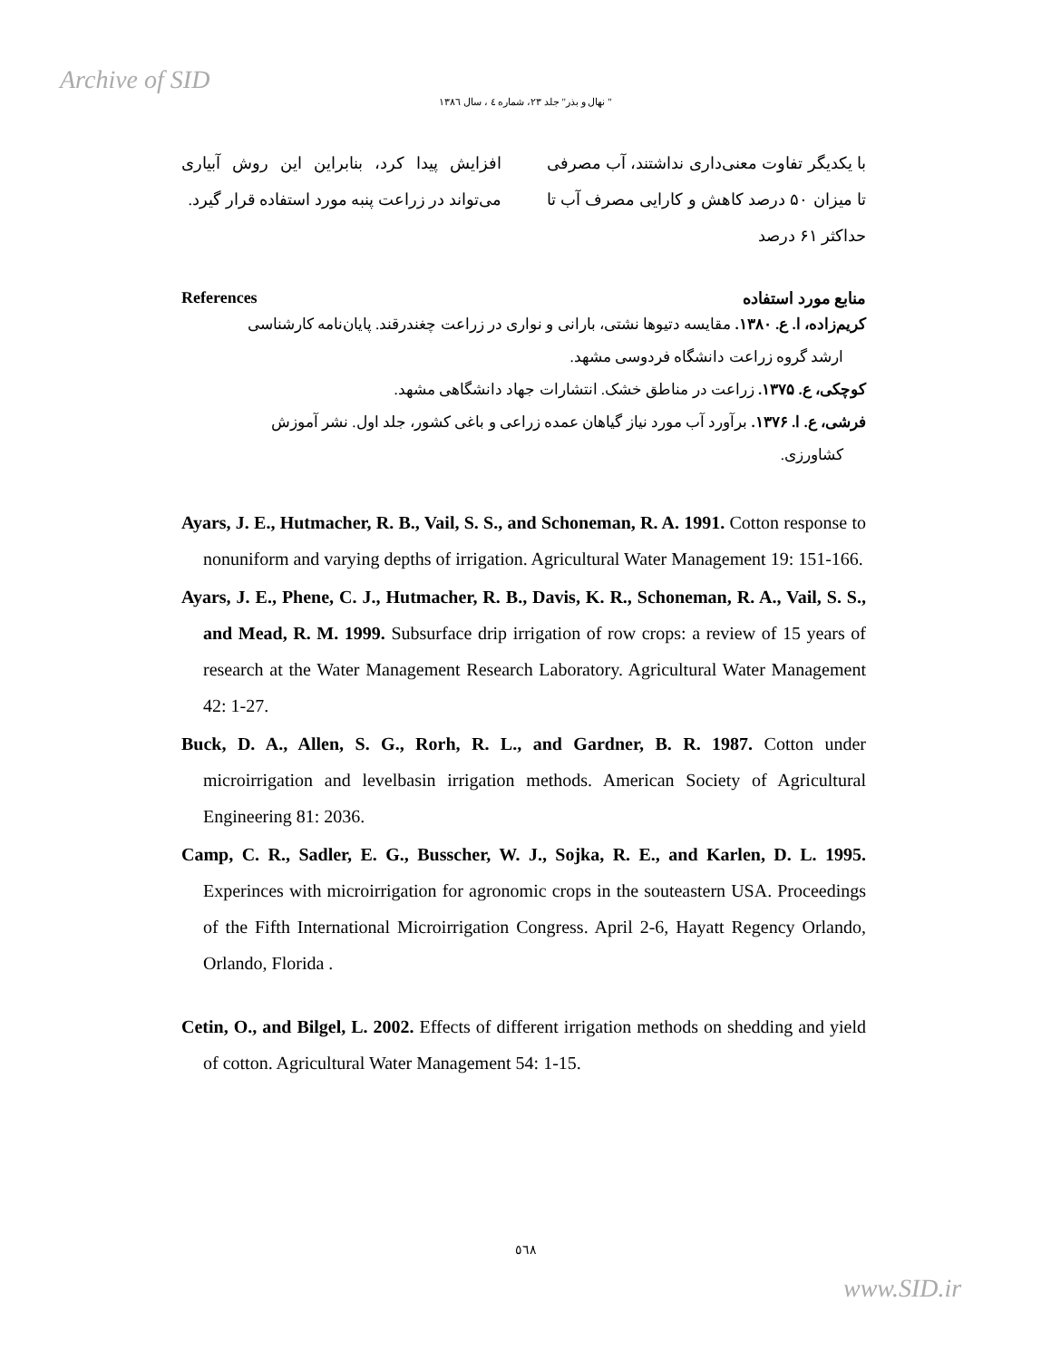Archive of SID
" نهال و بذر" جلد ۲۳، شماره ٤ ، سال ۱۳۸٦
با یکدیگر تفاوت معنی‌داری نداشتند، آب مصرفی تا میزان ۵۰ درصد کاهش و کارایی مصرف آب تا حداکثر ۶۱ درصد
افزایش پیدا کرد، بنابراین این روش آبیاری می‌تواند در زراعت پنبه مورد استفاده قرار گیرد.
References منابع مورد استفاده
کریم‌زاده، ا. ع. ۱۳۸۰. مقایسه دتیوها نشتی، بارانی و نواری در زراعت چغندرقند. پایان‌نامه کارشناسی
ارشد گروه زراعت دانشگاه فردوسی مشهد.
کوچکی، ع. ۱۳۷۵. زراعت در مناطق خشک. انتشارات جهاد دانشگاهی مشهد.
فرشی، ع. ا. ۱۳۷۶. برآورد آب مورد نیاز گیاهان عمده زراعی و باغی کشور، جلد اول. نشر آموزش
کشاورزی.
Ayars, J. E., Hutmacher, R. B., Vail, S. S., and Schoneman, R. A. 1991. Cotton response to nonuniform and varying depths of irrigation. Agricultural Water Management 19: 151-166.
Ayars, J. E., Phene, C. J., Hutmacher, R. B., Davis, K. R., Schoneman, R. A., Vail, S. S., and Mead, R. M. 1999. Subsurface drip irrigation of row crops: a review of 15 years of research at the Water Management Research Laboratory. Agricultural Water Management 42: 1-27.
Buck, D. A., Allen, S. G., Rorh, R. L., and Gardner, B. R. 1987. Cotton under microirrigation and levelbasin irrigation methods. American Society of Agricultural Engineering 81: 2036.
Camp, C. R., Sadler, E. G., Busscher, W. J., Sojka, R. E., and Karlen, D. L. 1995. Experinces with microirrigation for agronomic crops in the souteastern USA. Proceedings of the Fifth International Microirrigation Congress. April 2-6, Hayatt Regency Orlando, Orlando, Florida .
Cetin, O., and Bilgel, L. 2002. Effects of different irrigation methods on shedding and yield of cotton. Agricultural Water Management 54: 1-15.
٥٦٨
www.SID.ir